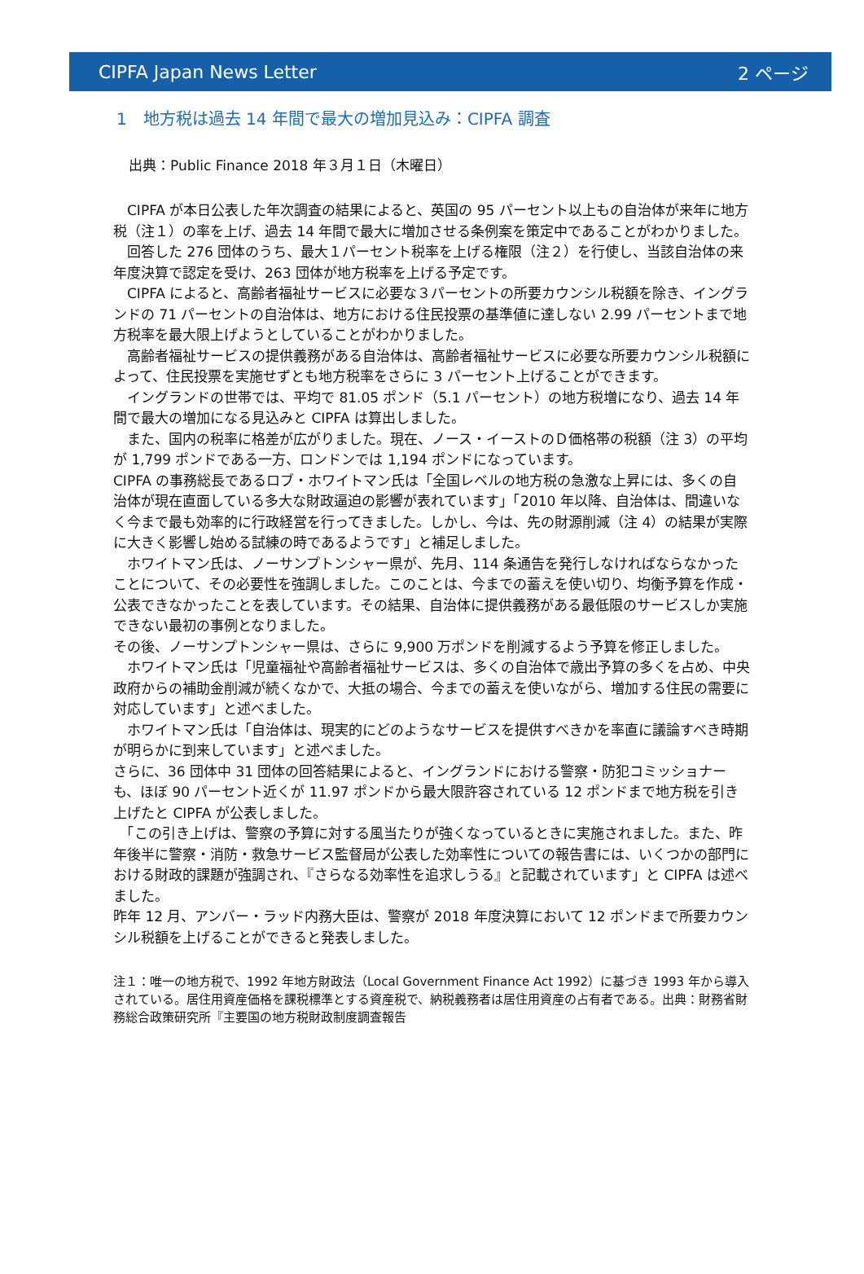CIPFA Japan News Letter 2 ページ
1　地方税は過去 14 年間で最大の増加見込み：CIPFA 調査
出典：Public Finance 2018 年３月１日（木曜日）
　CIPFA が本日公表した年次調査の結果によると、英国の 95 パーセント以上もの自治体が来年に地方税（注１）の率を上げ、過去 14 年間で最大に増加させる条例案を策定中であることがわかりました。
　回答した 276 団体のうち、最大１パーセント税率を上げる権限（注２）を行使し、当該自治体の来年度決算で認定を受け、263 団体が地方税率を上げる予定です。
　CIPFA によると、高齢者福祉サービスに必要な３パーセントの所要カウンシル税額を除き、イングランドの 71 パーセントの自治体は、地方における住民投票の基準値に達しない 2.99 パーセントまで地方税率を最大限上げようとしていることがわかりました。
　高齢者福祉サービスの提供義務がある自治体は、高齢者福祉サービスに必要な所要カウンシル税額によって、住民投票を実施せずとも地方税率をさらに 3 パーセント上げることができます。
　イングランドの世帯では、平均で 81.05 ポンド（5.1 パーセント）の地方税増になり、過去 14 年間で最大の増加になる見込みと CIPFA は算出しました。
　また、国内の税率に格差が広がりました。現在、ノース・イーストのＤ価格帯の税額（注 3）の平均が 1,799 ポンドである一方、ロンドンでは 1,194 ポンドになっています。
CIPFA の事務総長であるロブ・ホワイトマン氏は「全国レベルの地方税の急激な上昇には、多くの自治体が現在直面している多大な財政逼迫の影響が表れています」「2010 年以降、自治体は、間違いなく今まで最も効率的に行政経営を行ってきました。しかし、今は、先の財源削減（注 4）の結果が実際に大きく影響し始める試練の時であるようです」と補足しました。
　ホワイトマン氏は、ノーサンプトンシャー県が、先月、114 条通告を発行しなければならなかったことについて、その必要性を強調しました。このことは、今までの蓄えを使い切り、均衡予算を作成・公表できなかったことを表しています。その結果、自治体に提供義務がある最低限のサービスしか実施できない最初の事例となりました。
その後、ノーサンプトンシャー県は、さらに 9,900 万ポンドを削減するよう予算を修正しました。
　ホワイトマン氏は「児童福祉や高齢者福祉サービスは、多くの自治体で歳出予算の多くを占め、中央政府からの補助金削減が続くなかで、大抵の場合、今までの蓄えを使いながら、増加する住民の需要に対応しています」と述べました。
　ホワイトマン氏は「自治体は、現実的にどのようなサービスを提供すべきかを率直に議論すべき時期が明らかに到来しています」と述べました。
さらに、36 団体中 31 団体の回答結果によると、イングランドにおける警察・防犯コミッショナーも、ほぼ 90 パーセント近くが 11.97 ポンドから最大限許容されている 12 ポンドまで地方税を引き上げたと CIPFA が公表しました。
　「この引き上げは、警察の予算に対する風当たりが強くなっているときに実施されました。また、昨年後半に警察・消防・救急サービス監督局が公表した効率性についての報告書には、いくつかの部門における財政的課題が強調され、『さらなる効率性を追求しうる』と記載されています」と CIPFA は述べました。
昨年 12 月、アンバー・ラッド内務大臣は、警察が 2018 年度決算において 12 ポンドまで所要カウンシル税額を上げることができると発表しました。
注１：唯一の地方税で、1992 年地方財政法（Local Government Finance Act 1992）に基づき 1993 年から導入されている。居住用資産価格を課税標準とする資産税で、納税義務者は居住用資産の占有者である。出典：財務省財務総合政策研究所『主要国の地方税財政制度調査報告